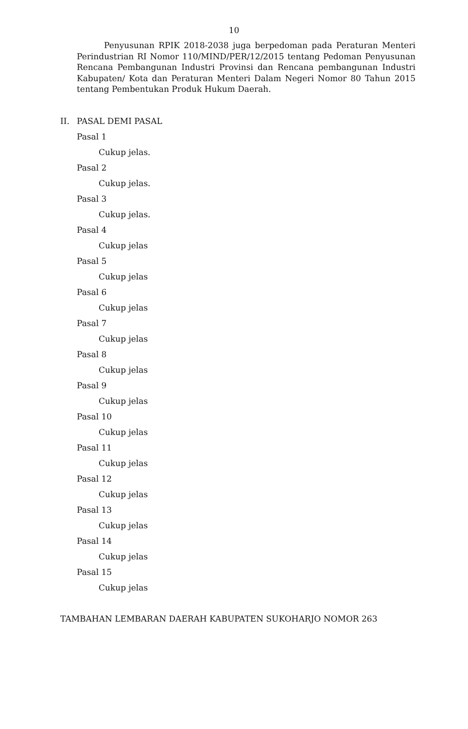10
Penyusunan RPIK 2018-2038 juga berpedoman pada Peraturan Menteri Perindustrian RI Nomor 110/MIND/PER/12/2015 tentang Pedoman Penyusunan Rencana Pembangunan Industri Provinsi dan Rencana pembangunan Industri Kabupaten/ Kota dan Peraturan Menteri Dalam Negeri Nomor 80 Tahun 2015 tentang Pembentukan Produk Hukum Daerah.
II. PASAL DEMI PASAL
Pasal 1
Cukup jelas.
Pasal 2
Cukup jelas.
Pasal 3
Cukup jelas.
Pasal 4
Cukup jelas
Pasal 5
Cukup jelas
Pasal 6
Cukup jelas
Pasal 7
Cukup jelas
Pasal 8
Cukup jelas
Pasal 9
Cukup jelas
Pasal 10
Cukup jelas
Pasal 11
Cukup jelas
Pasal 12
Cukup jelas
Pasal 13
Cukup jelas
Pasal 14
Cukup jelas
Pasal 15
Cukup jelas
TAMBAHAN LEMBARAN DAERAH KABUPATEN SUKOHARJO NOMOR 263